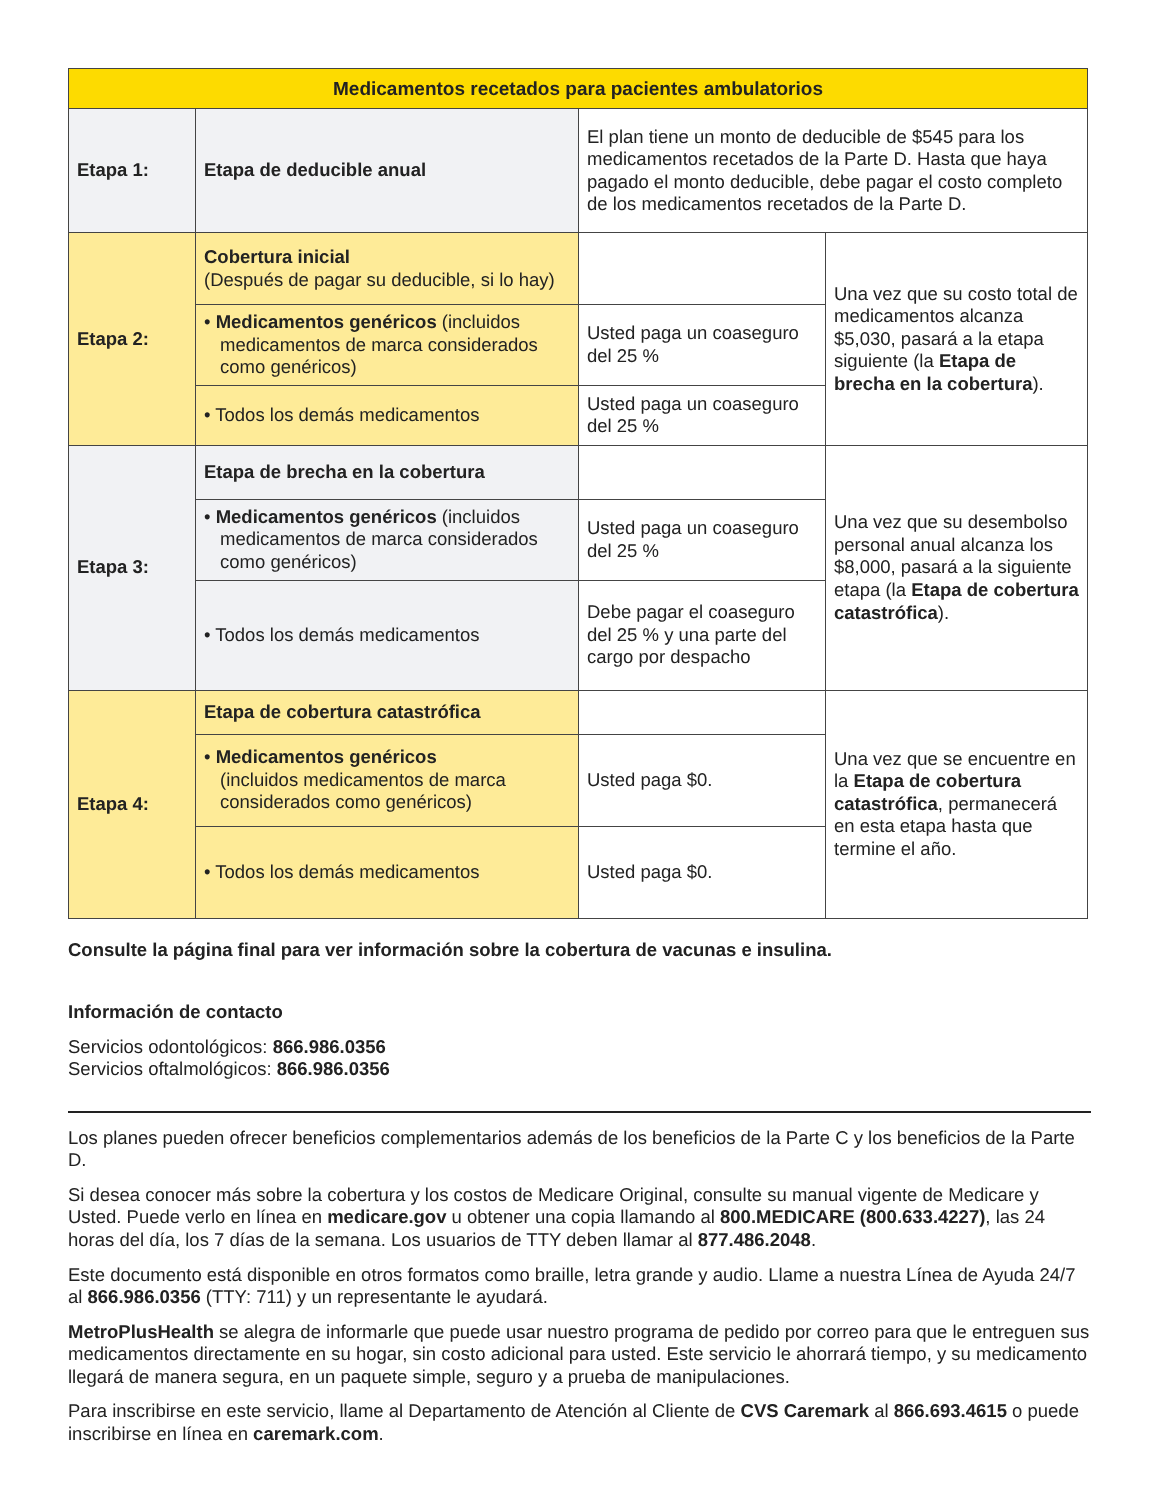| Medicamentos recetados para pacientes ambulatorios | | | |
| --- | --- | --- | --- |
| Etapa 1: | Etapa de deducible anual | El plan tiene un monto de deducible de $545 para los medicamentos recetados de la Parte D. Hasta que haya pagado el monto deducible, debe pagar el costo completo de los medicamentos recetados de la Parte D. | |
| Etapa 2: | Cobertura inicial (Después de pagar su deducible, si lo hay) | | Una vez que su costo total de medicamentos alcanza $5,030, pasará a la etapa siguiente (la Etapa de brecha en la cobertura ). |
| | • Medicamentos genéricos (incluidos medicamentos de marca considerados como genéricos) | Usted paga un coaseguro del 25 % | |
| | • Todos los demás medicamentos | Usted paga un coaseguro del 25 % | |
| Etapa 3: | Etapa de brecha en la cobertura | | Una vez que su desembolso personal anual alcanza los $8,000, pasará a la siguiente etapa (la Etapa de cobertura catastrófica ). |
| | • Medicamentos genéricos (incluidos medicamentos de marca considerados como genéricos) | Usted paga un coaseguro del 25 % | |
| | • Todos los demás medicamentos | Debe pagar el coaseguro del 25 % y una parte del cargo por despacho | |
| Etapa 4: | Etapa de cobertura catastrófica | | Una vez que se encuentre en la Etapa de cobertura catastrófica , permanecerá en esta etapa hasta que termine el año. |
| | • Medicamentos genéricos (incluidos medicamentos de marca considerados como genéricos) | Usted paga $0. | |
| | • Todos los demás medicamentos | Usted paga $0. | |
Consulte la página final para ver información sobre la cobertura de vacunas e insulina.
Información de contacto
Servicios odontológicos: 866.986.0356
Servicios oftalmológicos: 866.986.0356
Los planes pueden ofrecer beneficios complementarios además de los beneficios de la Parte C y los beneficios de la Parte D.
Si desea conocer más sobre la cobertura y los costos de Medicare Original, consulte su manual vigente de Medicare y Usted. Puede verlo en línea en medicare.gov u obtener una copia llamando al 800.MEDICARE (800.633.4227), las 24 horas del día, los 7 días de la semana. Los usuarios de TTY deben llamar al 877.486.2048.
Este documento está disponible en otros formatos como braille, letra grande y audio. Llame a nuestra Línea de Ayuda 24/7 al 866.986.0356 (TTY: 711) y un representante le ayudará.
MetroPlusHealth se alegra de informarle que puede usar nuestro programa de pedido por correo para que le entreguen sus medicamentos directamente en su hogar, sin costo adicional para usted. Este servicio le ahorrará tiempo, y su medicamento llegará de manera segura, en un paquete simple, seguro y a prueba de manipulaciones.
Para inscribirse en este servicio, llame al Departamento de Atención al Cliente de CVS Caremark al 866.693.4615 o puede inscribirse en línea en caremark.com.